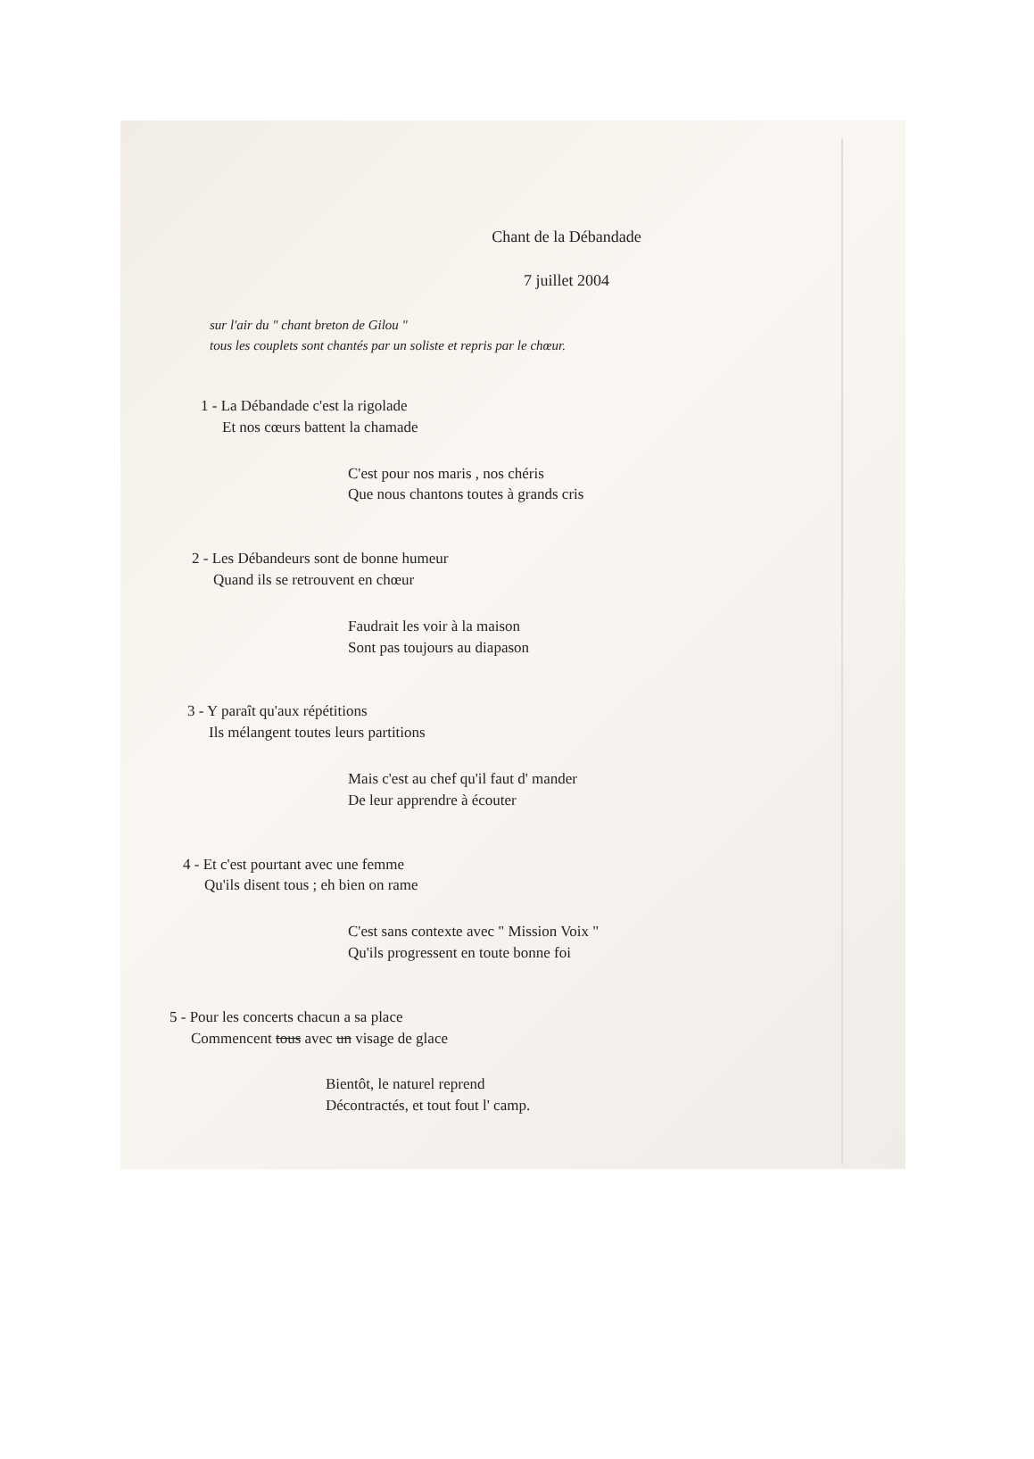Chant de la Débandade
7 juillet 2004
sur l'air du " chant breton de Gilou "
tous les couplets sont chantés par un soliste et repris par le chœur.
1 - La Débandade c'est la rigolade
Et nos cœurs battent la chamade
C'est pour nos maris , nos chéris
Que nous chantons toutes à grands cris
2 - Les Débandeurs sont de bonne humeur
Quand ils se retrouvent en chœur
Faudrait les voir à la maison
Sont pas toujours au diapason
3 - Y paraît qu'aux répétitions
Ils mélangent toutes leurs partitions
Mais c'est au chef qu'il faut d' mander
De leur apprendre à écouter
4 - Et c'est pourtant avec une femme
Qu'ils disent tous ; eh bien on rame
C'est sans contexte avec " Mission Voix "
Qu'ils progressent en toute bonne foi
5 - Pour les concerts chacun a sa place
Commencent tous avec un visage de glace
Bientôt, le naturel reprend
Décontractés, et tout fout l' camp.